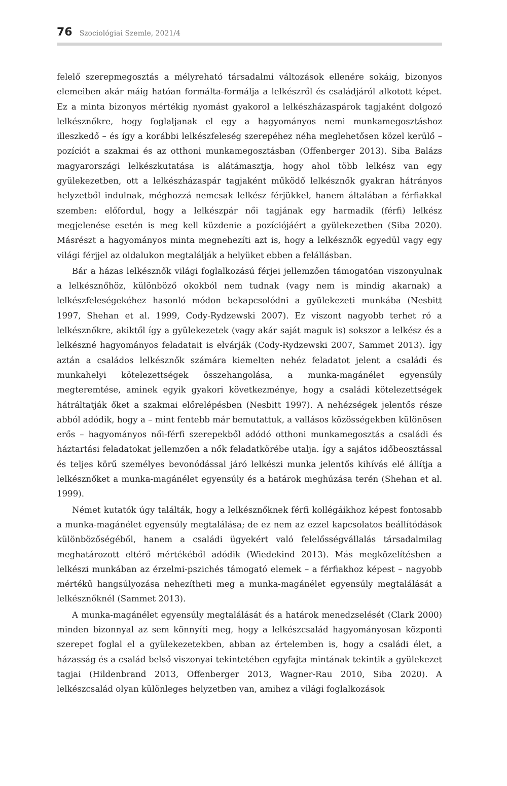76 Szociológiai Szemle, 2021/4
felelő szerepmegosztás a mélyreható társadalmi változások ellenére sokáig, bizonyos elemeiben akár máig hatóan formálta-formálja a lelkészről és családjáról alkotott képet. Ez a minta bizonyos mértékig nyomást gyakorol a lelkészházaspárok tagjaként dolgozó lelkésznőkre, hogy foglaljanak el egy a hagyományos nemi munkamegosztáshoz illeszkedő – és így a korábbi lelkészfeleség szerepéhez néha meglehetősen közel kerülő – pozíciót a szakmai és az otthoni munkamegosztásban (Offenberger 2013). Siba Balázs magyarországi lelkészkutatása is alátámasztja, hogy ahol több lelkész van egy gyülekezetben, ott a lelkészházaspár tagjaként működő lelkésznők gyakran hátrányos helyzetből indulnak, méghozzá nemcsak lelkész férjükkel, hanem általában a férfiakkal szemben: előfordul, hogy a lelkészpár női tagjának egy harmadik (férfi) lelkész megjelenése esetén is meg kell küzdenie a pozíciójáért a gyülekezetben (Siba 2020). Másrészt a hagyományos minta megnehezíti azt is, hogy a lelkésznők egyedül vagy egy világi férjjel az oldalukon megtalálják a helyüket ebben a felállásban.
Bár a házas lelkésznők világi foglalkozású férjei jellemzően támogatóan viszonyulnak a lelkésznőhöz, különböző okokból nem tudnak (vagy nem is mindig akarnak) a lelkészfeleségekéhez hasonló módon bekapcsolódni a gyülekezeti munkába (Nesbitt 1997, Shehan et al. 1999, Cody-Rydzewski 2007). Ez viszont nagyobb terhet ró a lelkésznőkre, akiktől így a gyülekezetek (vagy akár saját maguk is) sokszor a lelkész és a lelkészné hagyományos feladatait is elvárják (Cody-Rydzewski 2007, Sammet 2013). Így aztán a családos lelkésznők számára kiemelten nehéz feladatot jelent a családi és munkahelyi kötelezettségek összehangolása, a munka-magánélet egyensúly megteremtése, aminek egyik gyakori következménye, hogy a családi kötelezettségek hátráltatják őket a szakmai előrelépésben (Nesbitt 1997). A nehézségek jelentős része abból adódik, hogy a – mint fentebb már bemutattuk, a vallásos közösségekben különösen erős – hagyományos női-férfi szerepekből adódó otthoni munkamegosztás a családi és háztartási feladatokat jellemzően a nők feladatkörébe utalja. Így a sajátos időbeosztással és teljes körű személyes bevonódással járó lelkészi munka jelentős kihívás elé állítja a lelkésznőket a munka-magánélet egyensúly és a határok meghúzása terén (Shehan et al. 1999).
Német kutatók úgy találták, hogy a lelkésznőknek férfi kollégáikhoz képest fontosabb a munka-magánélet egyensúly megtalálása; de ez nem az ezzel kapcsolatos beállítódások különbözőségéből, hanem a családi ügyekért való felelősségvállalás társadalmilag meghatározott eltérő mértékéből adódik (Wiedekind 2013). Más megközelítésben a lelkészi munkában az érzelmi-pszichés támogató elemek – a férfiakhoz képest – nagyobb mértékű hangsúlyozása nehezítheti meg a munka-magánélet egyensúly megtalálását a lelkésznőknél (Sammet 2013).
A munka-magánélet egyensúly megtalálását és a határok menedzselését (Clark 2000) minden bizonnyal az sem könnyíti meg, hogy a lelkészcsalád hagyományosan központi szerepet foglal el a gyülekezetekben, abban az értelemben is, hogy a családi élet, a házasság és a család belső viszonyai tekintetében egyfajta mintának tekintik a gyülekezet tagjai (Hildenbrand 2013, Offenberger 2013, Wagner-Rau 2010, Siba 2020). A lelkészcsalád olyan különleges helyzetben van, amihez a világi foglalkozások